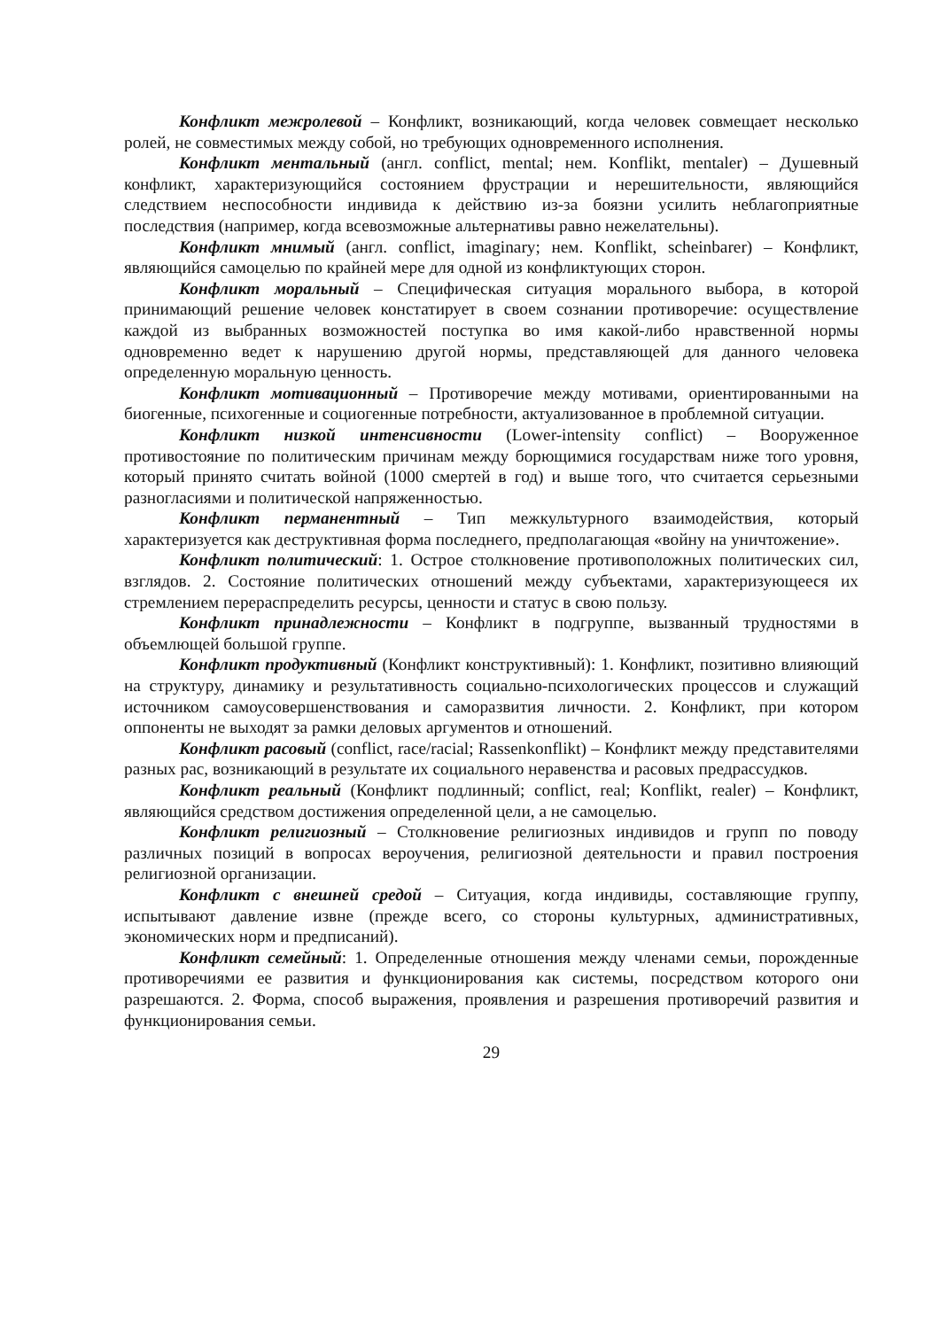Конфликт межролевой – Конфликт, возникающий, когда человек совмещает несколько ролей, не совместимых между собой, но требующих одновременного исполнения.
Конфликт ментальный (англ. conflict, mental; нем. Konflikt, mentaler) – Душевный конфликт, характеризующийся состоянием фрустрации и нерешительности, являющийся следствием неспособности индивида к действию из-за боязни усилить неблагоприятные последствия (например, когда всевозможные альтернативы равно нежелательны).
Конфликт мнимый (англ. conflict, imaginary; нем. Konflikt, scheinbarer) – Конфликт, являющийся самоцелью по крайней мере для одной из конфликтующих сторон.
Конфликт моральный – Специфическая ситуация морального выбора, в которой принимающий решение человек констатирует в своем сознании противоречие: осуществление каждой из выбранных возможностей поступка во имя какой-либо нравственной нормы одновременно ведет к нарушению другой нормы, представляющей для данного человека определенную моральную ценность.
Конфликт мотивационный – Противоречие между мотивами, ориентированными на биогенные, психогенные и социогенные потребности, актуализованное в проблемной ситуации.
Конфликт низкой интенсивности (Lower-intensity conflict) – Вооруженное противостояние по политическим причинам между борющимися государствам ниже того уровня, который принято считать войной (1000 смертей в год) и выше того, что считается серьезными разногласиями и политической напряженностью.
Конфликт перманентный – Тип межкультурного взаимодействия, который характеризуется как деструктивная форма последнего, предполагающая «войну на уничтожение».
Конфликт политический: 1. Острое столкновение противоположных политических сил, взглядов. 2. Состояние политических отношений между субъектами, характеризующееся их стремлением перераспределить ресурсы, ценности и статус в свою пользу.
Конфликт принадлежности – Конфликт в подгруппе, вызванный трудностями в объемлющей большой группе.
Конфликт продуктивный (Конфликт конструктивный): 1. Конфликт, позитивно влияющий на структуру, динамику и результативность социально-психологических процессов и служащий источником самоусовершенствования и саморазвития личности. 2. Конфликт, при котором оппоненты не выходят за рамки деловых аргументов и отношений.
Конфликт расовый (conflict, race/racial; Rassenkonflikt) – Конфликт между представителями разных рас, возникающий в результате их социального неравенства и расовых предрассудков.
Конфликт реальный (Конфликт подлинный; conflict, real; Konflikt, realer) – Конфликт, являющийся средством достижения определенной цели, а не самоцелью.
Конфликт религиозный – Столкновение религиозных индивидов и групп по поводу различных позиций в вопросах вероучения, религиозной деятельности и правил построения религиозной организации.
Конфликт с внешней средой – Ситуация, когда индивиды, составляющие группу, испытывают давление извне (прежде всего, со стороны культурных, административных, экономических норм и предписаний).
Конфликт семейный: 1. Определенные отношения между членами семьи, порожденные противоречиями ее развития и функционирования как системы, посредством которого они разрешаются. 2. Форма, способ выражения, проявления и разрешения противоречий развития и функционирования семьи.
29